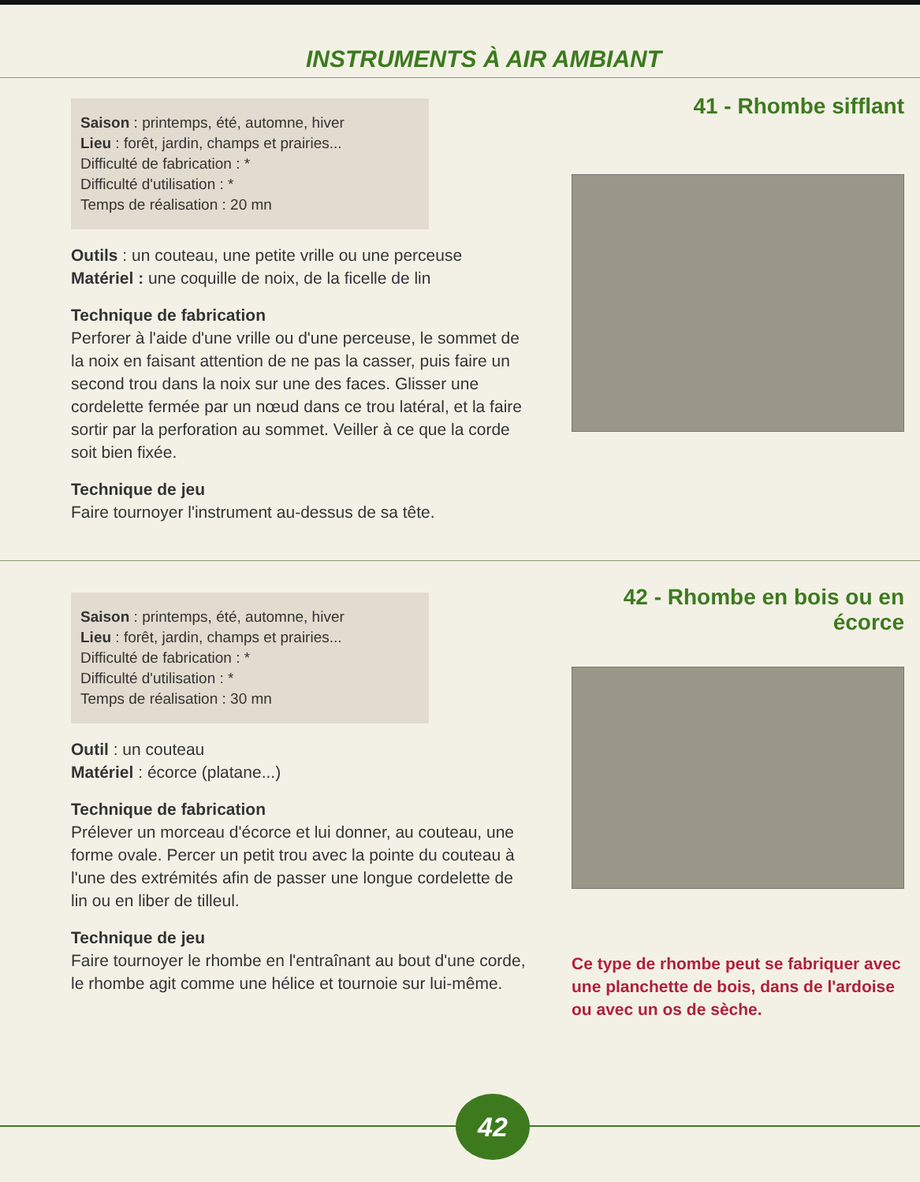INSTRUMENTS À AIR AMBIANT
Saison : printemps, été, automne, hiver
Lieu : forêt, jardin, champs et prairies...
Difficulté de fabrication : *
Difficulté d'utilisation : *
Temps de réalisation : 20 mn
Outils : un couteau, une petite vrille ou une perceuse
Matériel : une coquille de noix, de la ficelle de lin
Technique de fabrication
Perforer à l'aide d'une vrille ou d'une perceuse, le sommet de la noix en faisant attention de ne pas la casser, puis faire un second trou dans la noix sur une des faces. Glisser une cordelette fermée par un nœud dans ce trou latéral, et la faire sortir par la perforation au sommet. Veiller à ce que la corde soit bien fixée.
Technique de jeu
Faire tournoyer l'instrument au-dessus de sa tête.
41 - Rhombe sifflant
Saison : printemps, été, automne, hiver
Lieu : forêt, jardin, champs et prairies...
Difficulté de fabrication : *
Difficulté d'utilisation : *
Temps de réalisation : 30 mn
Outil : un couteau
Matériel : écorce (platane...)
Technique de fabrication
Prélever un morceau d'écorce et lui donner, au couteau, une forme ovale. Percer un petit trou avec la pointe du couteau à l'une des extrémités afin de passer une longue cordelette de lin ou en liber de tilleul.
Technique de jeu
Faire tournoyer le rhombe en l'entraînant au bout d'une corde, le rhombe agit comme une hélice et tournoie sur lui-même.
42 - Rhombe en bois ou en écorce
Ce type de rhombe peut se fabriquer avec une planchette de bois, dans de l'ardoise ou avec un os de sèche.
42